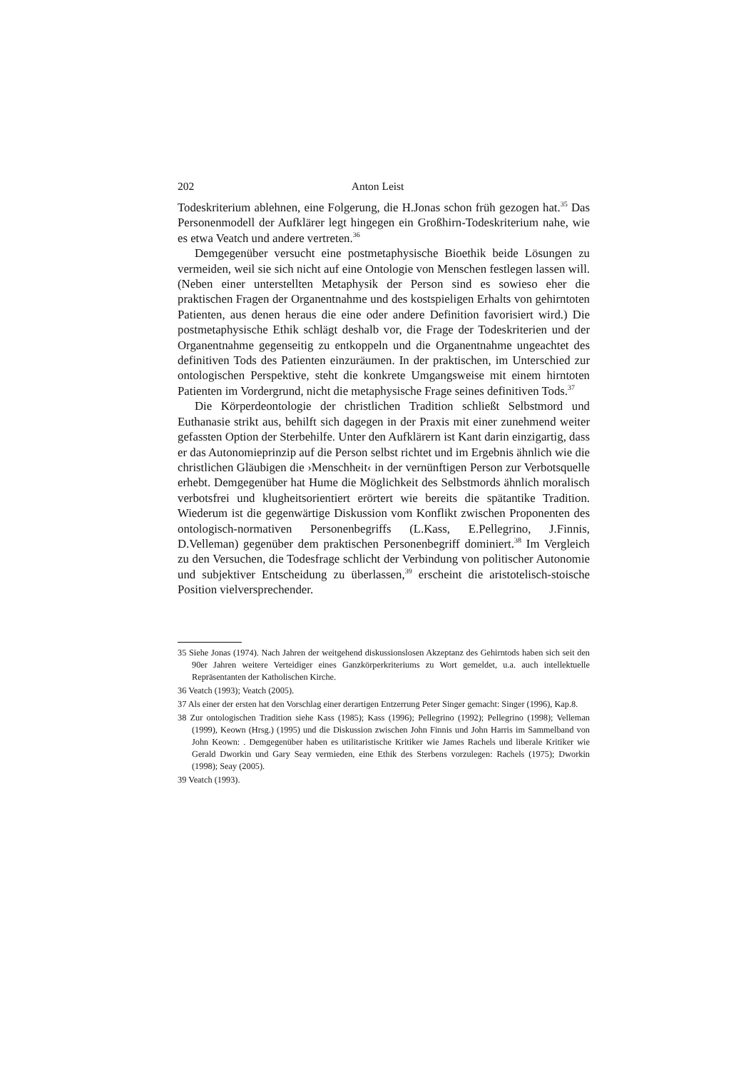202 Anton Leist
Todeskriterium ablehnen, eine Folgerung, die H.Jonas schon früh gezogen hat.<sup>35</sup> Das Personenmodell der Aufklärer legt hingegen ein Großhirn-Todeskriterium nahe, wie es etwa Veatch und andere vertreten.<sup>36</sup>
Demgegenüber versucht eine postmetaphysische Bioethik beide Lösungen zu vermeiden, weil sie sich nicht auf eine Ontologie von Menschen festlegen lassen will. (Neben einer unterstellten Metaphysik der Person sind es sowieso eher die praktischen Fragen der Organentnahme und des kostspieligen Erhalts von gehirntoten Patienten, aus denen heraus die eine oder andere Definition favorisiert wird.) Die postmetaphysische Ethik schlägt deshalb vor, die Frage der Todeskriterien und der Organentnahme gegenseitig zu entkoppeln und die Organentnahme ungeachtet des definitiven Tods des Patienten einzuräumen. In der praktischen, im Unterschied zur ontologischen Perspektive, steht die konkrete Umgangsweise mit einem hirntoten Patienten im Vordergrund, nicht die metaphysische Frage seines definitiven Tods.<sup>37</sup>
Die Körperdeontologie der christlichen Tradition schließt Selbstmord und Euthanasie strikt aus, behilft sich dagegen in der Praxis mit einer zunehmend weiter gefassten Option der Sterbehilfe. Unter den Aufklärern ist Kant darin einzigartig, dass er das Autonomieprinzip auf die Person selbst richtet und im Ergebnis ähnlich wie die christlichen Gläubigen die ›Menschheit‹ in der vernünftigen Person zur Verbotsquelle erhebt. Demgegenüber hat Hume die Möglichkeit des Selbstmords ähnlich moralisch verbotsfrei und klugheitsorientiert erörtert wie bereits die spätantike Tradition. Wiederum ist die gegenwärtige Diskussion vom Konflikt zwischen Proponenten des ontologisch-normativen Personenbegriffs (L.Kass, E.Pellegrino, J.Finnis, D.Velleman) gegenüber dem praktischen Personenbegriff dominiert.<sup>38</sup> Im Vergleich zu den Versuchen, die Todesfrage schlicht der Verbindung von politischer Autonomie und subjektiver Entscheidung zu überlassen,<sup>39</sup> erscheint die aristotelisch-stoische Position vielversprechender.
35 Siehe Jonas (1974). Nach Jahren der weitgehend diskussionslosen Akzeptanz des Gehirntods haben sich seit den 90er Jahren weitere Verteidiger eines Ganzkörperkriteriums zu Wort gemeldet, u.a. auch intellektuelle Repräsentanten der Katholischen Kirche.
36 Veatch (1993); Veatch (2005).
37 Als einer der ersten hat den Vorschlag einer derartigen Entzerrung Peter Singer gemacht: Singer (1996), Kap.8.
38 Zur ontologischen Tradition siehe Kass (1985); Kass (1996); Pellegrino (1992); Pellegrino (1998); Velleman (1999), Keown (Hrsg.) (1995) und die Diskussion zwischen John Finnis und John Harris im Sammelband von John Keown: . Demgegenüber haben es utilitaristische Kritiker wie James Rachels und liberale Kritiker wie Gerald Dworkin und Gary Seay vermieden, eine Ethik des Sterbens vorzulegen: Rachels (1975); Dworkin (1998); Seay (2005).
39 Veatch (1993).